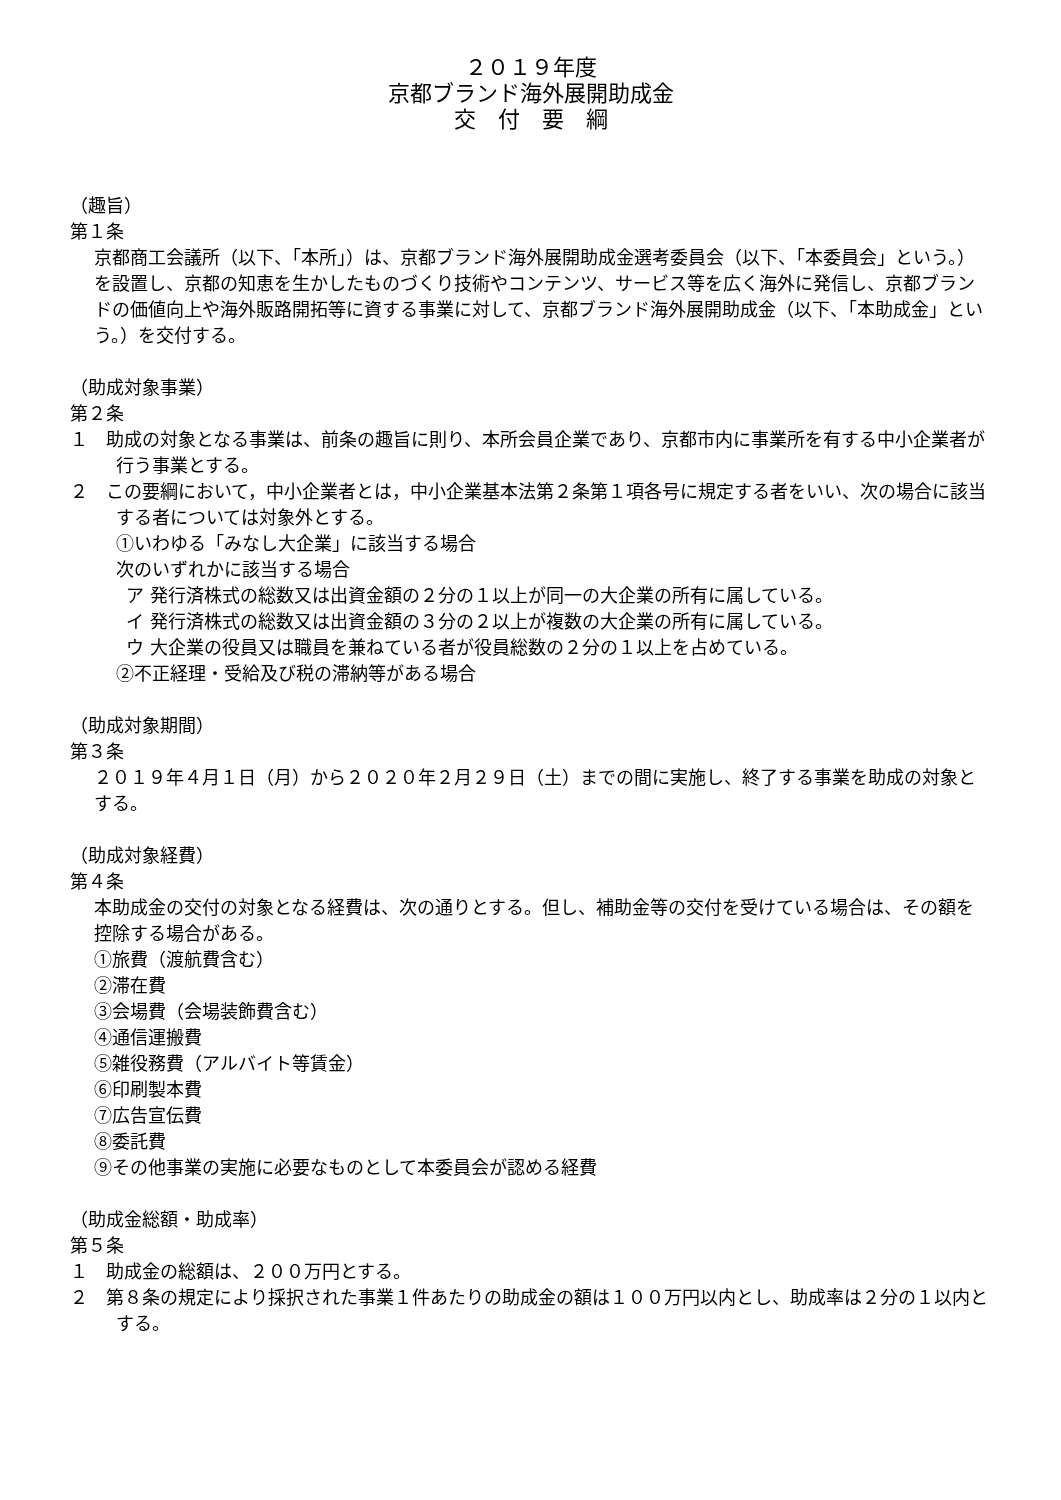２０１９年度
京都ブランド海外展開助成金
交　付　要　綱
（趣旨）
第１条
京都商工会議所（以下、「本所」）は、京都ブランド海外展開助成金選考委員会（以下、「本委員会」という。）を設置し、京都の知恵を生かしたものづくり技術やコンテンツ、サービス等を広く海外に発信し、京都ブランドの価値向上や海外販路開拓等に資する事業に対して、京都ブランド海外展開助成金（以下、「本助成金」という。）を交付する。
（助成対象事業）
第２条
１　助成の対象となる事業は、前条の趣旨に則り、本所会員企業であり、京都市内に事業所を有する中小企業者が行う事業とする。
２　この要綱において，中小企業者とは，中小企業基本法第２条第１項各号に規定する者をいい、次の場合に該当する者については対象外とする。
①いわゆる「みなし大企業」に該当する場合
次のいずれかに該当する場合
ア 発行済株式の総数又は出資金額の２分の１以上が同一の大企業の所有に属している。
イ 発行済株式の総数又は出資金額の３分の２以上が複数の大企業の所有に属している。
ウ 大企業の役員又は職員を兼ねている者が役員総数の２分の１以上を占めている。
②不正経理・受給及び税の滞納等がある場合
（助成対象期間）
第３条
２０１９年４月１日（月）から２０２０年２月２９日（土）までの間に実施し、終了する事業を助成の対象とする。
（助成対象経費）
第４条
本助成金の交付の対象となる経費は、次の通りとする。但し、補助金等の交付を受けている場合は、その額を控除する場合がある。
①旅費（渡航費含む）
②滞在費
③会場費（会場装飾費含む）
④通信運搬費
⑤雑役務費（アルバイト等賃金）
⑥印刷製本費
⑦広告宣伝費
⑧委託費
⑨その他事業の実施に必要なものとして本委員会が認める経費
（助成金総額・助成率）
第５条
１　助成金の総額は、２００万円とする。
２　第８条の規定により採択された事業１件あたりの助成金の額は１００万円以内とし、助成率は２分の１以内とする。